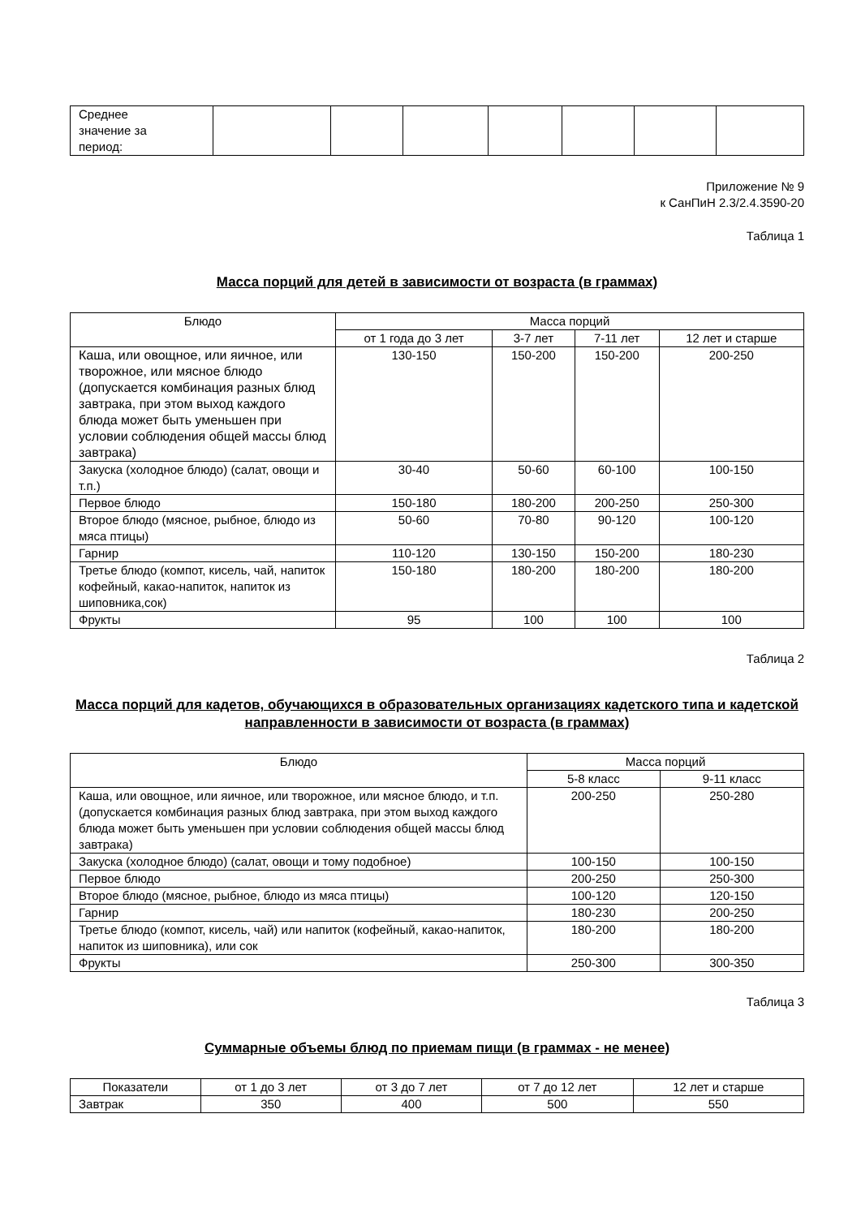| Среднее значение за период: | | | | | | | |
Приложение № 9
к СанПиН 2.3/2.4.3590-20
Таблица 1
Масса порций для детей в зависимости от возраста (в граммах)
| Блюдо | Масса порций | | | |
| --- | --- | --- | --- | --- |
| | от 1 года до 3 лет | 3-7 лет | 7-11 лет | 12 лет и старше |
| Каша, или овощное, или яичное, или творожное, или мясное блюдо (допускается комбинация разных блюд завтрака, при этом выход каждого блюда может быть уменьшен при условии соблюдения общей массы блюд завтрака) | 130-150 | 150-200 | 150-200 | 200-250 |
| Закуска (холодное блюдо) (салат, овощи и т.п.) | 30-40 | 50-60 | 60-100 | 100-150 |
| Первое блюдо | 150-180 | 180-200 | 200-250 | 250-300 |
| Второе блюдо (мясное, рыбное, блюдо из мяса птицы) | 50-60 | 70-80 | 90-120 | 100-120 |
| Гарнир | 110-120 | 130-150 | 150-200 | 180-230 |
| Третье блюдо (компот, кисель, чай, напиток кофейный, какао-напиток, напиток из шиповника,сок) | 150-180 | 180-200 | 180-200 | 180-200 |
| Фрукты | 95 | 100 | 100 | 100 |
Таблица 2
Масса порций для кадетов, обучающихся в образовательных организациях кадетского типа и кадетской направленности в зависимости от возраста (в граммах)
| Блюдо | Масса порций | |
| --- | --- | --- |
| | 5-8 класс | 9-11 класс |
| Каша, или овощное, или яичное, или творожное, или мясное блюдо, и т.п. (допускается комбинация разных блюд завтрака, при этом выход каждого блюда может быть уменьшен при условии соблюдения общей массы блюд завтрака) | 200-250 | 250-280 |
| Закуска (холодное блюдо) (салат, овощи и тому подобное) | 100-150 | 100-150 |
| Первое блюдо | 200-250 | 250-300 |
| Второе блюдо (мясное, рыбное, блюдо из мяса птицы) | 100-120 | 120-150 |
| Гарнир | 180-230 | 200-250 |
| Третье блюдо (компот, кисель, чай) или напиток (кофейный, какао-напиток, напиток из шиповника), или сок | 180-200 | 180-200 |
| Фрукты | 250-300 | 300-350 |
Таблица 3
Суммарные объемы блюд по приемам пищи (в граммах - не менее)
| Показатели | от 1 до 3 лет | от 3 до 7 лет | от 7 до 12 лет | 12 лет и старше |
| --- | --- | --- | --- | --- |
| Завтрак | 350 | 400 | 500 | 550 |